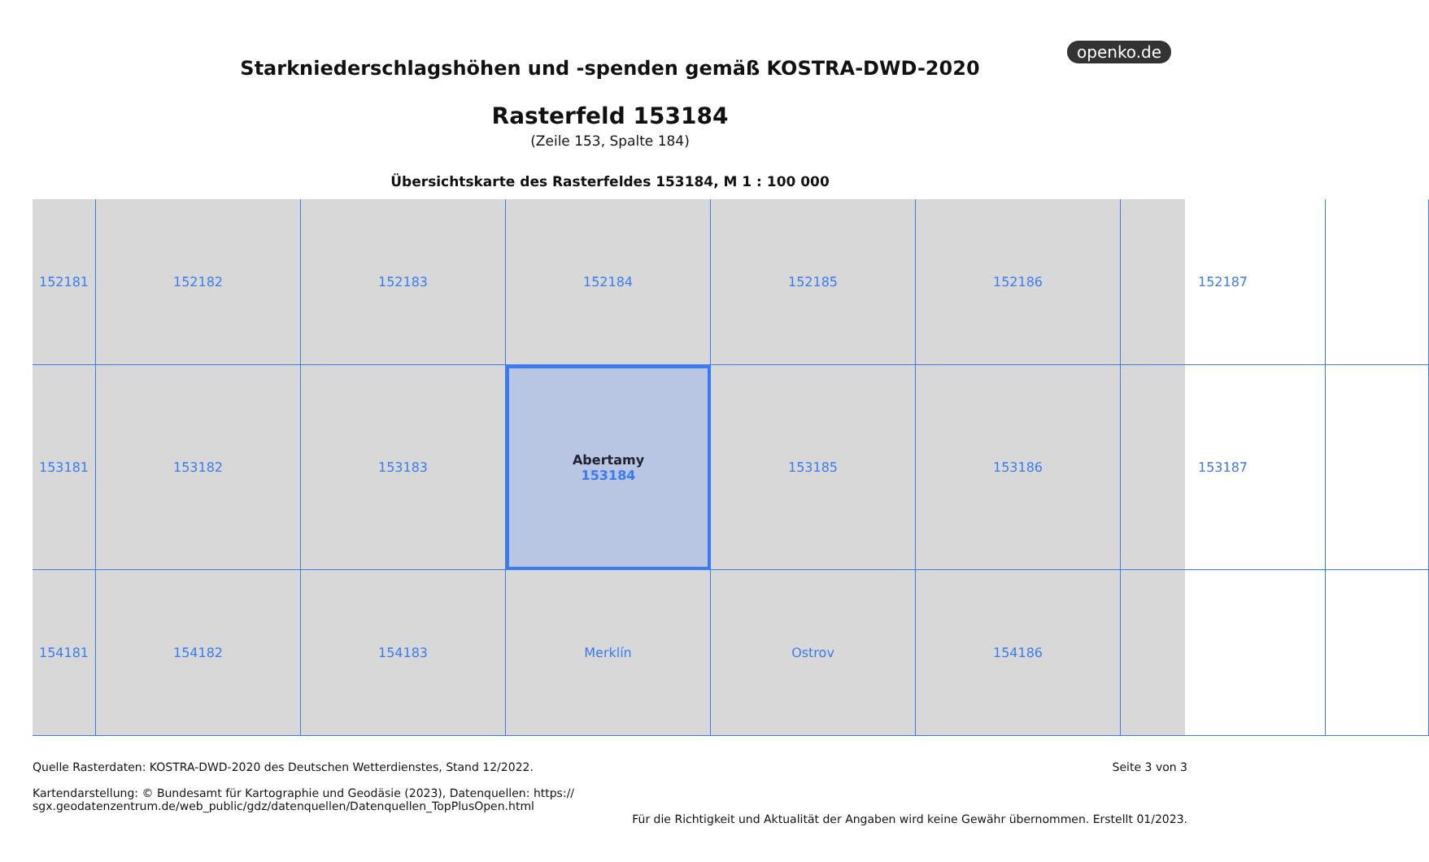openko.de
Starkniederschlagshöhen und -spenden gemäß KOSTRA-DWD-2020
Rasterfeld 153184
(Zeile 153, Spalte 184)
Übersichtskarte des Rasterfeldes 153184, M 1 : 100 000
152181
152182
152183
152184
152185
152186
152187
153181
153182
153183
Abertamy
153184
153185
153186
153187
154181
154182
154183
Merklín
Ostrov
154186
Quelle Rasterdaten: KOSTRA-DWD-2020 des Deutschen Wetterdienstes, Stand 12/2022.
Kartendarstellung: © Bundesamt für Kartographie und Geodäsie (2023), Datenquellen: https://
sgx.geodatenzentrum.de/web_public/gdz/datenquellen/Datenquellen_TopPlusOpen.html
Seite 3 von 3
Für die Richtigkeit und Aktualität der Angaben wird keine Gewähr übernommen. Erstellt 01/2023.